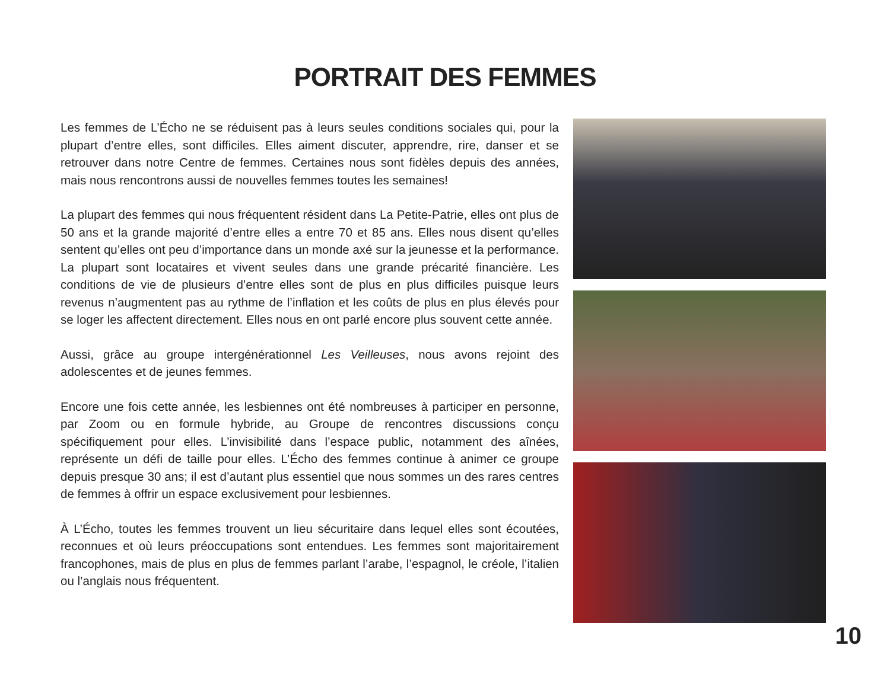PORTRAIT DES FEMMES
Les femmes de L’Écho ne se réduisent pas à leurs seules conditions sociales qui, pour la plupart d’entre elles, sont difficiles. Elles aiment discuter, apprendre, rire, danser et se retrouver dans notre Centre de femmes. Certaines nous sont fidèles depuis des années, mais nous rencontrons aussi de nouvelles femmes toutes les semaines!
La plupart des femmes qui nous fréquentent résident dans La Petite-Patrie, elles ont plus de 50 ans et la grande majorité d’entre elles a entre 70 et 85 ans. Elles nous disent qu’elles sentent qu’elles ont peu d’importance dans un monde axé sur la jeunesse et la performance. La plupart sont locataires et vivent seules dans une grande précarité financière. Les conditions de vie de plusieurs d’entre elles sont de plus en plus difficiles puisque leurs revenus n’augmentent pas au rythme de l’inflation et les coûts de plus en plus élevés pour se loger les affectent directement. Elles nous en ont parlé encore plus souvent cette année.
Aussi, grâce au groupe intergénérationnel Les Veilleuses, nous avons rejoint des adolescentes et de jeunes femmes.
Encore une fois cette année, les lesbiennes ont été nombreuses à participer en personne, par Zoom ou en formule hybride, au Groupe de rencontres discussions conçu spécifiquement pour elles. L’invisibilité dans l’espace public, notamment des aînées, représente un défi de taille pour elles. L’Écho des femmes continue à animer ce groupe depuis presque 30 ans; il est d’autant plus essentiel que nous sommes un des rares centres de femmes à offrir un espace exclusivement pour lesbiennes.
À L’Écho, toutes les femmes trouvent un lieu sécuritaire dans lequel elles sont écoutées, reconnues et où leurs préoccupations sont entendues. Les femmes sont majoritairement francophones, mais de plus en plus de femmes parlant l’arabe, l’espagnol, le créole, l’italien ou l’anglais nous fréquentent.
10